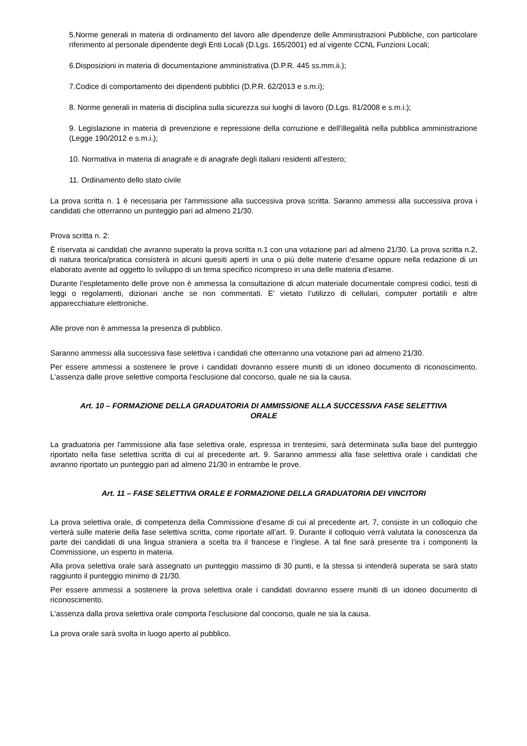5.Norme generali in materia di ordinamento del lavoro alle dipendenze delle Amministrazioni Pubbliche, con particolare riferimento al personale dipendente degli Enti Locali (D.Lgs. 165/2001) ed al vigente CCNL Funzioni Locali;
6.Disposizioni in materia di documentazione amministrativa (D.P.R. 445 ss.mm.ii.);
7.Codice di comportamento dei dipendenti pubblici (D.P.R. 62/2013 e s.m.i);
8. Norme generali in materia di disciplina sulla sicurezza sui luoghi di lavoro (D.Lgs. 81/2008 e s.m.i.);
9. Legislazione in materia di prevenzione e repressione della corruzione e dell'illegalità nella pubblica amministrazione (Legge 190/2012 e s.m.i.);
10. Normativa in materia di anagrafe e di anagrafe degli italiani residenti all’estero;
11. Ordinamento dello stato civile
La prova scritta n. 1 è necessaria per l'ammissione alla successiva prova scritta. Saranno ammessi alla successiva prova i candidati che otterranno un punteggio pari ad almeno 21/30.
Prova scritta n. 2:
È riservata ai candidati che avranno superato la prova scritta n.1 con una votazione pari ad almeno 21/30. La prova scritta n.2, di natura teorica/pratica consisterà in alcuni quesiti aperti in una o più delle materie d’esame oppure nella redazione di un elaborato avente ad oggetto lo sviluppo di un tema specifico ricompreso in una delle materia d’esame.
Durante l’espletamento delle prove non è ammessa la consultazione di alcun materiale documentale compresi codici, testi di leggi o regolamenti, dizionari anche se non commentati. E’ vietato l’utilizzo di cellulari, computer portatili e altre apparecchiature elettroniche.
Alle prove non è ammessa la presenza di pubblico.
Saranno ammessi alla successiva fase selettiva i candidati che otterranno una votazione pari ad almeno 21/30.
Per essere ammessi a sostenere le prove i candidati dovranno essere muniti di un idoneo documento di riconoscimento. L'assenza dalle prove selettive comporta l'esclusione dal concorso, quale ne sia la causa.
Art. 10 – FORMAZIONE DELLA GRADUATORIA DI AMMISSIONE ALLA SUCCESSIVA FASE SELETTIVA ORALE
La graduatoria per l'ammissione alla fase selettiva orale, espressa in trentesimi, sarà determinata sulla base del punteggio riportato nella fase selettiva scritta di cui al precedente art. 9. Saranno ammessi alla fase selettiva orale i candidati che avranno riportato un punteggio pari ad almeno 21/30 in entrambe le prove.
Art. 11 – FASE SELETTIVA ORALE E FORMAZIONE DELLA GRADUATORIA DEI VINCITORI
La prova selettiva orale, di competenza della Commissione d’esame di cui al precedente art. 7, consiste in un colloquio che verterà sulle materie della fase selettiva scritta, come riportate all’art. 9. Durante il colloquio verrà valutata la conoscenza da parte dei candidati di una lingua straniera a scelta tra il francese e l’inglese. A tal fine sarà presente tra i componenti la Commissione, un esperto in materia.
Alla prova selettiva orale sarà assegnato un punteggio massimo di 30 punti, e la stessa si intenderà superata se sarà stato raggiunto il punteggio minimo di 21/30.
Per essere ammessi a sostenere la prova selettiva orale i candidati dovranno essere muniti di un idoneo documento di riconoscimento.
L'assenza dalla prova selettiva orale comporta l'esclusione dal concorso, quale ne sia la causa.
La prova orale sarà svolta in luogo aperto al pubblico.